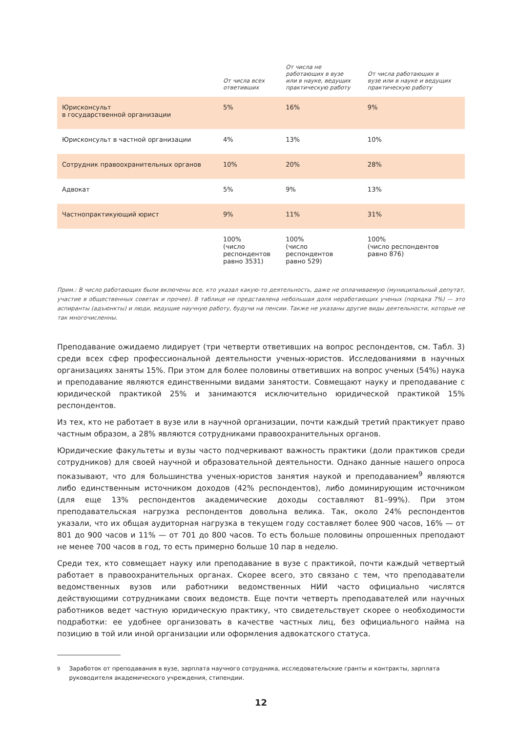| | От числа всех ответивших | От числа не работающих в вузе или в науке, ведущих практическую работу | От числа работающих в вузе или в науке и ведущих практическую работу |
| --- | --- | --- | --- |
| Юрисконсульт в государственной организации | 5% | 16% | 9% |
| Юрисконсульт в частной организации | 4% | 13% | 10% |
| Сотрудник правоохранительных органов | 10% | 20% | 28% |
| Адвокат | 5% | 9% | 13% |
| Частнопрактикующий юрист | 9% | 11% | 31% |
| | 100% (число респондентов равно 3531) | 100% (число респондентов равно 529) | 100% (число респондентов равно 876) |
Прим.: В число работающих были включены все, кто указал какую-то деятельность, даже не оплачиваемую (муниципальный депутат, участие в общественных советах и прочее). В таблице не представлена небольшая доля неработающих ученых (порядка 7%) — это аспиранты (адъюнкты) и люди, ведущие научную работу, будучи на пенсии. Также не указаны другие виды деятельности, которые не так многочисленны.
Преподавание ожидаемо лидирует (три четверти ответивших на вопрос респондентов, см. Табл. 3) среди всех сфер профессиональной деятельности ученых-юристов. Исследованиями в научных организациях заняты 15%. При этом для более половины ответивших на вопрос ученых (54%) наука и преподавание являются единственными видами занятости. Совмещают науку и преподавание с юридической практикой 25% и занимаются исключительно юридической практикой 15% респондентов.
Из тех, кто не работает в вузе или в научной организации, почти каждый третий практикует право частным образом, а 28% являются сотрудниками правоохранительных органов.
Юридические факультеты и вузы часто подчеркивают важность практики (доли практиков среди сотрудников) для своей научной и образовательной деятельности. Однако данные нашего опроса показывают, что для большинства ученых-юристов занятия наукой и преподаванием<sup>9</sup> являются либо единственным источником доходов (42% респондентов), либо доминирующим источником (для еще 13% респондентов академические доходы составляют 81–99%). При этом преподавательская нагрузка респондентов довольна велика. Так, около 24% респондентов указали, что их общая аудиторная нагрузка в текущем году составляет более 900 часов, 16% — от 801 до 900 часов и 11% — от 701 до 800 часов. То есть больше половины опрошенных преподают не менее 700 часов в год, то есть примерно больше 10 пар в неделю.
Среди тех, кто совмещает науку или преподавание в вузе с практикой, почти каждый четвертый работает в правоохранительных органах. Скорее всего, это связано с тем, что преподаватели ведомственных вузов или работники ведомственных НИИ часто официально числятся действующими сотрудниками своих ведомств. Еще почти четверть преподавателей или научных работников ведет частную юридическую практику, что свидетельствует скорее о необходимости подработки: ее удобнее организовать в качестве частных лиц, без официального найма на позицию в той или иной организации или оформления адвокатского статуса.
<sup>9</sup> Заработок от преподавания в вузе, зарплата научного сотрудника, исследовательские гранты и контракты, зарплата руководителя академического учреждения, стипендии.
12